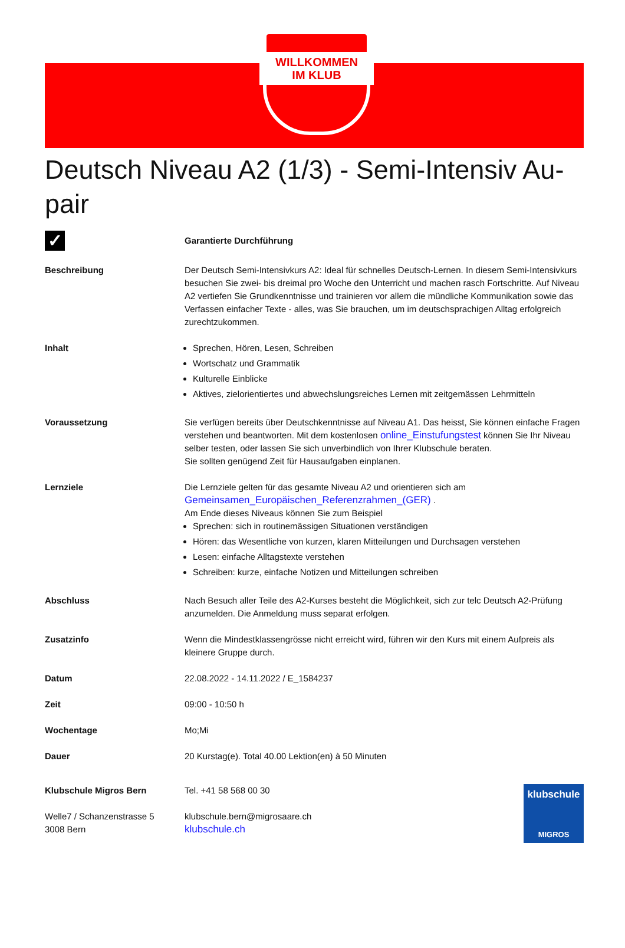WILLKOMMEN
IM KLUB
Deutsch Niveau A2 (1/3) - Semi-Intensiv Au-pair
✓
Garantierte Durchführung
Beschreibung Der Deutsch Semi-Intensivkurs A2: Ideal für schnelles Deutsch-Lernen. In diesem Semi-Intensivkurs besuchen Sie zwei- bis dreimal pro Woche den Unterricht und machen rasch Fortschritte. Auf Niveau A2 vertiefen Sie Grundkenntnisse und trainieren vor allem die mündliche Kommunikation sowie das Verfassen einfacher Texte - alles, was Sie brauchen, um im deutschsprachigen Alltag erfolgreich zurechtzukommen.
Inhalt Sprechen, Hören, Lesen, Schreiben
Wortschatz und Grammatik
Kulturelle Einblicke
Aktives, zielorientiertes und abwechslungsreiches Lernen mit zeitgemässen Lehrmitteln
Voraussetzung Sie verfügen bereits über Deutschkenntnisse auf Niveau A1. Das heisst, Sie können einfache Fragen verstehen und beantworten. Mit dem kostenlosen online_Einstufungstest können Sie Ihr Niveau selber testen, oder lassen Sie sich unverbindlich von Ihrer Klubschule beraten.
Sie sollten genügend Zeit für Hausaufgaben einplanen.
Lernziele Die Lernziele gelten für das gesamte Niveau A2 und orientieren sich am
Gemeinsamen_Europäischen_Referenzrahmen_(GER) .
Am Ende dieses Niveaus können Sie zum Beispiel
Sprechen: sich in routinemässigen Situationen verständigen
Hören: das Wesentliche von kurzen, klaren Mitteilungen und Durchsagen verstehen
Lesen: einfache Alltagstexte verstehen
Schreiben: kurze, einfache Notizen und Mitteilungen schreiben
Abschluss Nach Besuch aller Teile des A2-Kurses besteht die Möglichkeit, sich zur telc Deutsch A2-Prüfung anzumelden. Die Anmeldung muss separat erfolgen.
Zusatzinfo Wenn die Mindestklassengrösse nicht erreicht wird, führen wir den Kurs mit einem Aufpreis als kleinere Gruppe durch.
Datum 22.08.2022 - 14.11.2022 / E_1584237
Zeit 09:00 - 10:50 h
Wochentage Mo;Mi
Dauer 20 Kurstag(e). Total 40.00 Lektion(en) à 50 Minuten
Klubschule Migros Bern
Welle7 / Schanzenstrasse 5
3008 Bern
Tel. +41 58 568 00 30
klubschule.bern@migrosaare.ch
klubschule.ch
klubschule
MIGROS